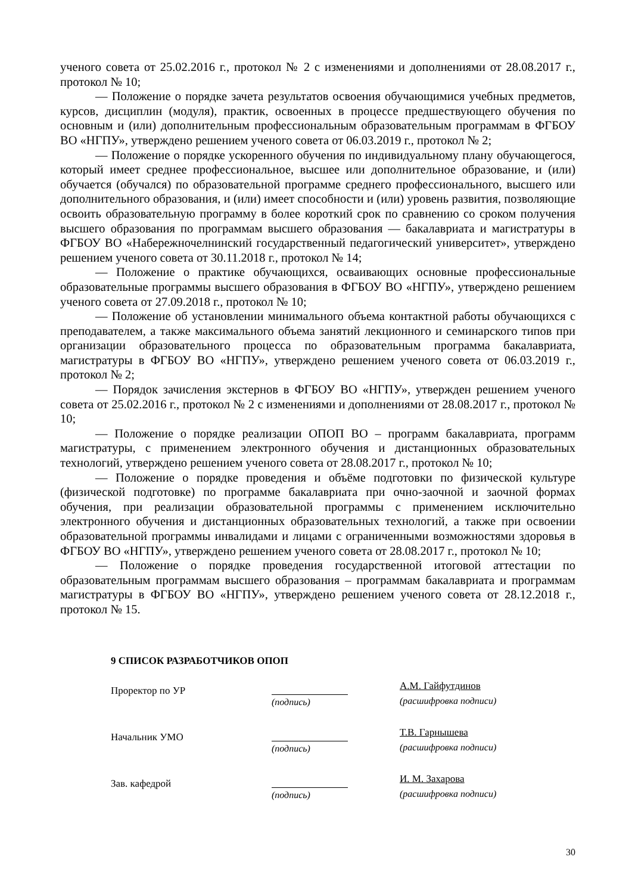ученого совета от 25.02.2016 г., протокол № 2 с изменениями и дополнениями от 28.08.2017 г., протокол № 10;
— Положение о порядке зачета результатов освоения обучающимися учебных предметов, курсов, дисциплин (модуля), практик, освоенных в процессе предшествующего обучения по основным и (или) дополнительным профессиональным образовательным программам в ФГБОУ ВО «НГПУ», утверждено решением ученого совета от 06.03.2019 г., протокол № 2;
— Положение о порядке ускоренного обучения по индивидуальному плану обучающегося, который имеет среднее профессиональное, высшее или дополнительное образование, и (или) обучается (обучался) по образовательной программе среднего профессионального, высшего или дополнительного образования, и (или) имеет способности и (или) уровень развития, позволяющие освоить образовательную программу в более короткий срок по сравнению со сроком получения высшего образования по программам высшего образования — бакалавриата и магистратуры в ФГБОУ ВО «Набережночелнинский государственный педагогический университет», утверждено решением ученого совета от 30.11.2018 г., протокол № 14;
— Положение о практике обучающихся, осваивающих основные профессиональные образовательные программы высшего образования в ФГБОУ ВО «НГПУ», утверждено решением ученого совета от 27.09.2018 г., протокол № 10;
— Положение об установлении минимального объема контактной работы обучающихся с преподавателем, а также максимального объема занятий лекционного и семинарского типов при организации образовательного процесса по образовательным программа бакалавриата, магистратуры в ФГБОУ ВО «НГПУ», утверждено решением ученого совета от 06.03.2019 г., протокол № 2;
— Порядок зачисления экстернов в ФГБОУ ВО «НГПУ», утвержден решением ученого совета от 25.02.2016 г., протокол № 2 с изменениями и дополнениями от 28.08.2017 г., протокол № 10;
— Положение о порядке реализации ОПОП ВО – программ бакалавриата, программ магистратуры, с применением электронного обучения и дистанционных образовательных технологий, утверждено решением ученого совета от 28.08.2017 г., протокол № 10;
— Положение о порядке проведения и объёме подготовки по физической культуре (физической подготовке) по программе бакалавриата при очно-заочной и заочной формах обучения, при реализации образовательной программы с применением исключительно электронного обучения и дистанционных образовательных технологий, а также при освоении образовательной программы инвалидами и лицами с ограниченными возможностями здоровья в ФГБОУ ВО «НГПУ», утверждено решением ученого совета от 28.08.2017 г., протокол № 10;
— Положение о порядке проведения государственной итоговой аттестации по образовательным программам высшего образования – программам бакалавриата и программам магистратуры в ФГБОУ ВО «НГПУ», утверждено решением ученого совета от 28.12.2018 г., протокол № 15.
9 СПИСОК РАЗРАБОТЧИКОВ ОПОП
Проректор по УР
(подпись) А.М. Гайфутдинов
(расшифровка подписи)
Начальник УМО
(подпись) Т.В. Гарнышева
(расшифровка подписи)
Зав. кафедрой
(подпись) И. М. Захарова
(расшифровка подписи)
30